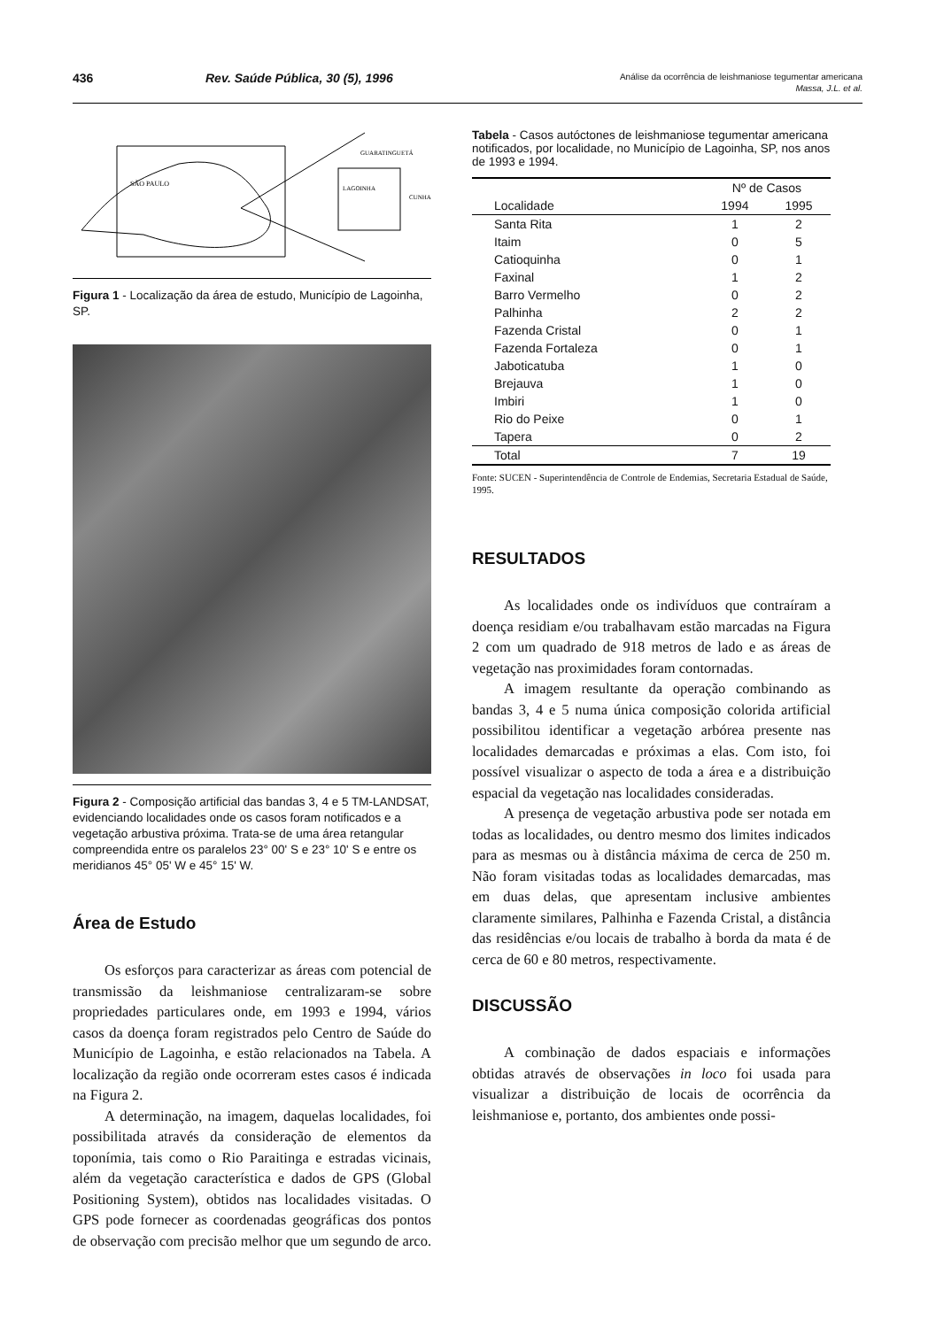436 Rev. Saúde Pública, 30 (5), 1996
Análise da ocorrência de leishmaniose tegumentar americana
Massa, J.L. et al.
SÃO PAULO
LAGOINHA
CUNHA
GUARATINGUETÁ
Figura 1 - Localização da área de estudo, Município de Lagoinha, SP.
Figura 2 - Composição artificial das bandas 3, 4 e 5 TM-LANDSAT, evidenciando localidades onde os casos foram notificados e a vegetação arbustiva próxima. Trata-se de uma área retangular compreendida entre os paralelos 23° 00' S e 23° 10' S e entre os meridianos 45° 05' W e 45° 15' W.
Área de Estudo
Os esforços para caracterizar as áreas com potencial de transmissão da leishmaniose centralizaram-se sobre propriedades particulares onde, em 1993 e 1994, vários casos da doença foram registrados pelo Centro de Saúde do Município de Lagoinha, e estão relacionados na Tabela. A localização da região onde ocorreram estes casos é indicada na Figura 2.
A determinação, na imagem, daquelas localidades, foi possibilitada através da consideração de elementos da toponímia, tais como o Rio Paraitinga e estradas vicinais, além da vegetação característica e dados de GPS (Global Positioning System), obtidos nas localidades visitadas. O GPS pode fornecer as coordenadas geográficas dos pontos de observação com precisão melhor que um segundo de arco.
Tabela - Casos autóctones de leishmaniose tegumentar americana notificados, por localidade, no Município de Lagoinha, SP, nos anos de 1993 e 1994.
| | Nº de Casos | |
| --- | --- | --- |
| Localidade | 1994 | 1995 |
| Santa Rita | 1 | 2 |
| Itaim | 0 | 5 |
| Catioquinha | 0 | 1 |
| Faxinal | 1 | 2 |
| Barro Vermelho | 0 | 2 |
| Palhinha | 2 | 2 |
| Fazenda Cristal | 0 | 1 |
| Fazenda Fortaleza | 0 | 1 |
| Jaboticatuba | 1 | 0 |
| Brejauva | 1 | 0 |
| Imbiri | 1 | 0 |
| Rio do Peixe | 0 | 1 |
| Tapera | 0 | 2 |
| Total | 7 | 19 |
Fonte: SUCEN - Superintendência de Controle de Endemias, Secretaria Estadual de Saúde, 1995.
RESULTADOS
As localidades onde os indivíduos que contraíram a doença residiam e/ou trabalhavam estão marcadas na Figura 2 com um quadrado de 918 metros de lado e as áreas de vegetação nas proximidades foram contornadas.
A imagem resultante da operação combinando as bandas 3, 4 e 5 numa única composição colorida artificial possibilitou identificar a vegetação arbórea presente nas localidades demarcadas e próximas a elas. Com isto, foi possível visualizar o aspecto de toda a área e a distribuição espacial da vegetação nas localidades consideradas.
A presença de vegetação arbustiva pode ser notada em todas as localidades, ou dentro mesmo dos limites indicados para as mesmas ou à distância máxima de cerca de 250 m. Não foram visitadas todas as localidades demarcadas, mas em duas delas, que apresentam inclusive ambientes claramente similares, Palhinha e Fazenda Cristal, a distância das residências e/ou locais de trabalho à borda da mata é de cerca de 60 e 80 metros, respectivamente.
DISCUSSÃO
A combinação de dados espaciais e informações obtidas através de observações in loco foi usada para visualizar a distribuição de locais de ocorrência da leishmaniose e, portanto, dos ambientes onde possi-